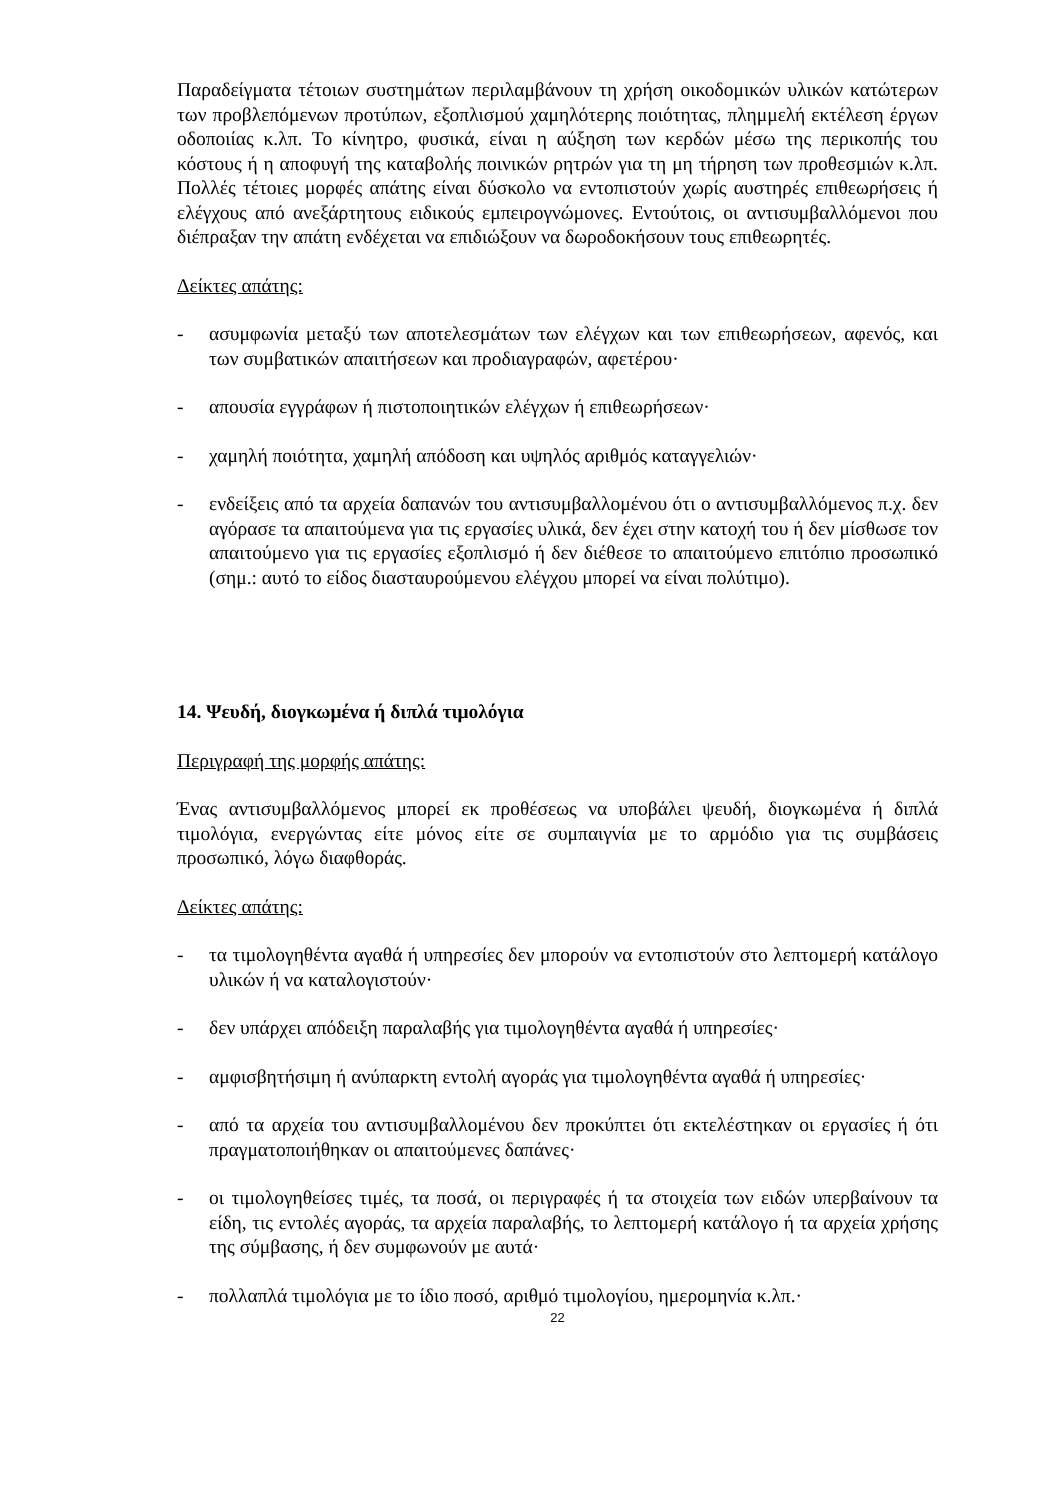Παραδείγματα τέτοιων συστημάτων περιλαμβάνουν τη χρήση οικοδομικών υλικών κατώτερων των προβλεπόμενων προτύπων, εξοπλισμού χαμηλότερης ποιότητας, πλημμελή εκτέλεση έργων οδοποιίας κ.λπ. Το κίνητρο, φυσικά, είναι η αύξηση των κερδών μέσω της περικοπής του κόστους ή η αποφυγή της καταβολής ποινικών ρητρών για τη μη τήρηση των προθεσμιών κ.λπ. Πολλές τέτοιες μορφές απάτης είναι δύσκολο να εντοπιστούν χωρίς αυστηρές επιθεωρήσεις ή ελέγχους από ανεξάρτητους ειδικούς εμπειρογνώμονες. Εντούτοις, οι αντισυμβαλλόμενοι που διέπραξαν την απάτη ενδέχεται να επιδιώξουν να δωροδοκήσουν τους επιθεωρητές.
Δείκτες απάτης:
- ασυμφωνία μεταξύ των αποτελεσμάτων των ελέγχων και των επιθεωρήσεων, αφενός, και των συμβατικών απαιτήσεων και προδιαγραφών, αφετέρου·
- απουσία εγγράφων ή πιστοποιητικών ελέγχων ή επιθεωρήσεων·
- χαμηλή ποιότητα, χαμηλή απόδοση και υψηλός αριθμός καταγγελιών·
- ενδείξεις από τα αρχεία δαπανών του αντισυμβαλλομένου ότι ο αντισυμβαλλόμενος π.χ. δεν αγόρασε τα απαιτούμενα για τις εργασίες υλικά, δεν έχει στην κατοχή του ή δεν μίσθωσε τον απαιτούμενο για τις εργασίες εξοπλισμό ή δεν διέθεσε το απαιτούμενο επιτόπιο προσωπικό (σημ.: αυτό το είδος διασταυρούμενου ελέγχου μπορεί να είναι πολύτιμο).
14. Ψευδή, διογκωμένα ή διπλά τιμολόγια
Περιγραφή της μορφής απάτης:
Ένας αντισυμβαλλόμενος μπορεί εκ προθέσεως να υποβάλει ψευδή, διογκωμένα ή διπλά τιμολόγια, ενεργώντας είτε μόνος είτε σε συμπαιγνία με το αρμόδιο για τις συμβάσεις προσωπικό, λόγω διαφθοράς.
Δείκτες απάτης:
- τα τιμολογηθέντα αγαθά ή υπηρεσίες δεν μπορούν να εντοπιστούν στο λεπτομερή κατάλογο υλικών ή να καταλογιστούν·
- δεν υπάρχει απόδειξη παραλαβής για τιμολογηθέντα αγαθά ή υπηρεσίες·
- αμφισβητήσιμη ή ανύπαρκτη εντολή αγοράς για τιμολογηθέντα αγαθά ή υπηρεσίες·
- από τα αρχεία του αντισυμβαλλομένου δεν προκύπτει ότι εκτελέστηκαν οι εργασίες ή ότι πραγματοποιήθηκαν οι απαιτούμενες δαπάνες·
- οι τιμολογηθείσες τιμές, τα ποσά, οι περιγραφές ή τα στοιχεία των ειδών υπερβαίνουν τα είδη, τις εντολές αγοράς, τα αρχεία παραλαβής, το λεπτομερή κατάλογο ή τα αρχεία χρήσης της σύμβασης, ή δεν συμφωνούν με αυτά·
- πολλαπλά τιμολόγια με το ίδιο ποσό, αριθμό τιμολογίου, ημερομηνία κ.λπ.·
22